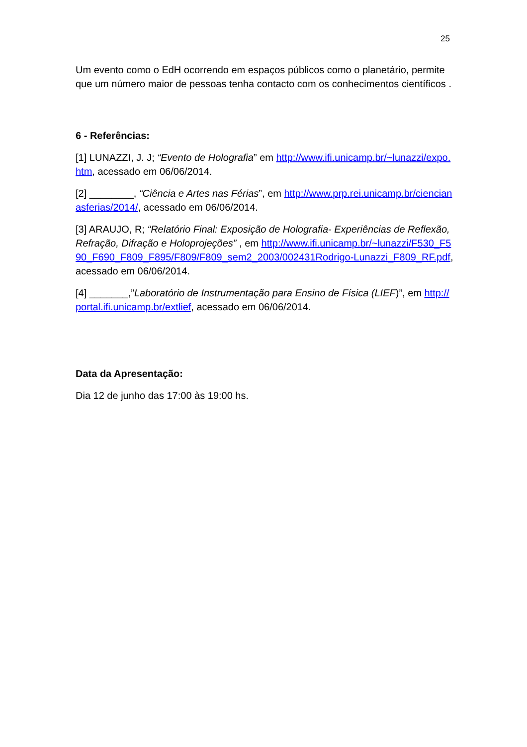25
Um evento como o EdH ocorrendo em espaços públicos como o planetário, permite que um número maior de pessoas tenha contacto com os conhecimentos científicos .
6 - Referências:
[1] LUNAZZI, J. J; “Evento de Holografia” em http://www.ifi.unicamp.br/~lunazzi/expo.htm, acessado em 06/06/2014.
[2] ________, “Ciência e Artes nas Férias”, em http://www.prp.rei.unicamp.br/ciencianasferias/2014/, acessado em 06/06/2014.
[3] ARAUJO, R; “Relatório Final: Exposição de Holografia- Experiências de Reflexão, Refração, Difração e Holoprojeções” , em http://www.ifi.unicamp.br/~lunazzi/F530_F590_F690_F809_F895/F809/F809_sem2_2003/002431Rodrigo-Lunazzi_F809_RF.pdf, acessado em 06/06/2014.
[4] _______,”Laboratório de Instrumentação para Ensino de Física (LIEF)”, em http://portal.ifi.unicamp.br/extlief, acessado em 06/06/2014.
Data da Apresentação:
Dia 12 de junho das 17:00 às 19:00 hs.